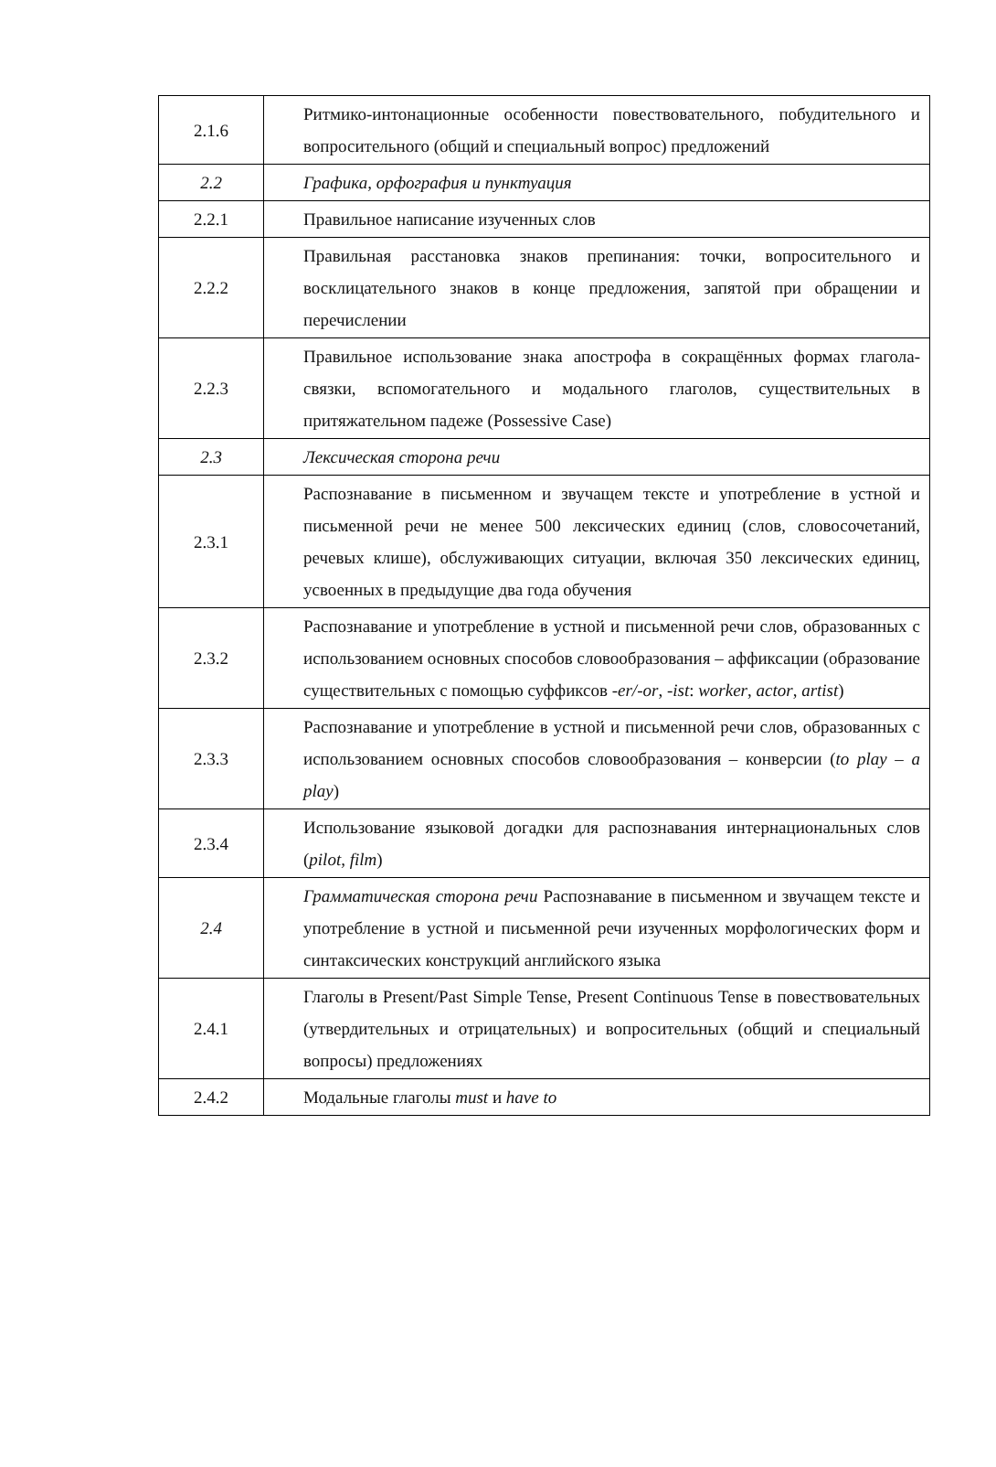| 2.1.6 | Ритмико-интонационные особенности повествовательного, побудительного и вопросительного (общий и специальный вопрос) предложений |
| 2.2 | Графика, орфография и пунктуация |
| 2.2.1 | Правильное написание изученных слов |
| 2.2.2 | Правильная расстановка знаков препинания: точки, вопросительного и восклицательного знаков в конце предложения, запятой при обращении и перечислении |
| 2.2.3 | Правильное использование знака апострофа в сокращённых формах глагола-связки, вспомогательного и модального глаголов, существительных в притяжательном падеже (Possessive Case) |
| 2.3 | Лексическая сторона речи |
| 2.3.1 | Распознавание в письменном и звучащем тексте и употребление в устной и письменной речи не менее 500 лексических единиц (слов, словосочетаний, речевых клише), обслуживающих ситуации, включая 350 лексических единиц, усвоенных в предыдущие два года обучения |
| 2.3.2 | Распознавание и употребление в устной и письменной речи слов, образованных с использованием основных способов словообразования – аффиксации (образование существительных с помощью суффиксов - er/-or , -ist : worker , actor , artist ) |
| 2.3.3 | Распознавание и употребление в устной и письменной речи слов, образованных с использованием основных способов словообразования – конверсии ( to play – a play ) |
| 2.3.4 | Использование языковой догадки для распознавания интернациональных слов ( pilot, film ) |
| 2.4 | Грамматическая сторона речи Распознавание в письменном и звучащем тексте и употребление в устной и письменной речи изученных морфологических форм и синтаксических конструкций английского языка |
| 2.4.1 | Глаголы в Present/Past Simple Tense, Present Continuous Tense в повествовательных (утвердительных и отрицательных) и вопросительных (общий и специальный вопросы) предложениях |
| 2.4.2 | Модальные глаголы must и have to |